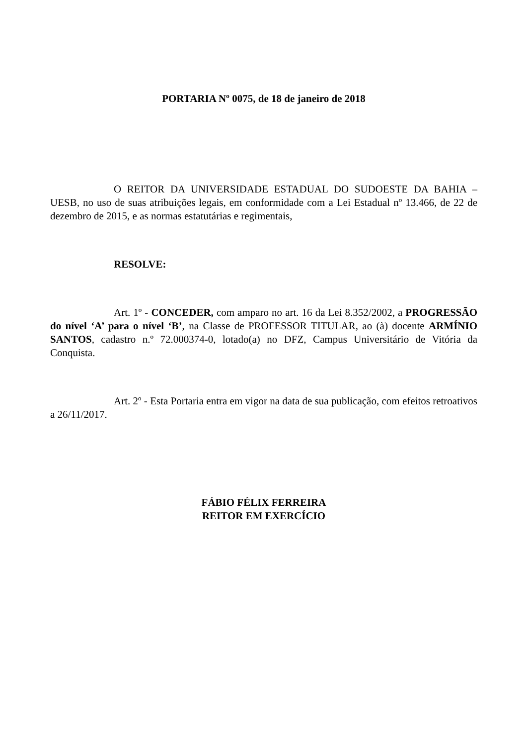PORTARIA Nº 0075, de 18 de janeiro de 2018
O REITOR DA UNIVERSIDADE ESTADUAL DO SUDOESTE DA BAHIA – UESB, no uso de suas atribuições legais, em conformidade com a Lei Estadual nº 13.466, de 22 de dezembro de 2015, e as normas estatutárias e regimentais,
RESOLVE:
Art. 1º - CONCEDER, com amparo no art. 16 da Lei 8.352/2002, a PROGRESSÃO do nível ‘A’ para o nível ‘B’, na Classe de PROFESSOR TITULAR, ao (à) docente ARMÍNIO SANTOS, cadastro n.º 72.000374-0, lotado(a) no DFZ, Campus Universitário de Vitória da Conquista.
Art. 2º - Esta Portaria entra em vigor na data de sua publicação, com efeitos retroativos a 26/11/2017.
FÁBIO FÉLIX FERREIRA
REITOR EM EXERCÍCIO